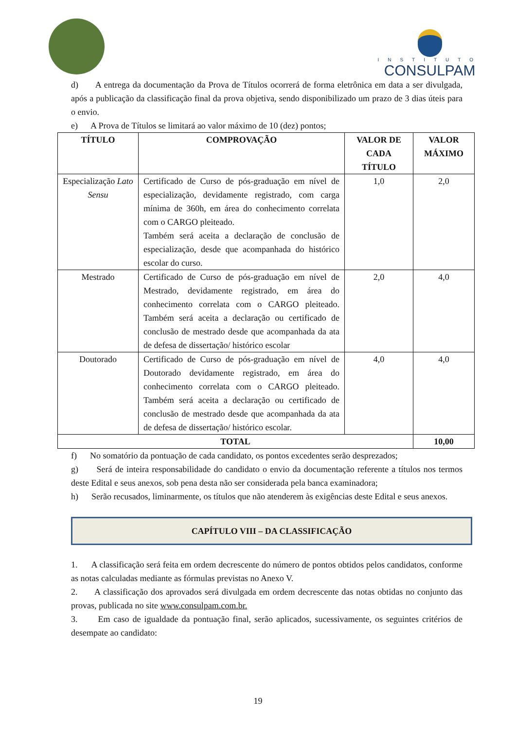INSTITUTO
CONSULPAM
d) A entrega da documentação da Prova de Títulos ocorrerá de forma eletrônica em data a ser divulgada, após a publicação da classificação final da prova objetiva, sendo disponibilizado um prazo de 3 dias úteis para o envio.
e) A Prova de Títulos se limitará ao valor máximo de 10 (dez) pontos;
| TÍTULO | COMPROVAÇÃO | VALOR DE CADA TÍTULO | VALOR MÁXIMO |
| --- | --- | --- | --- |
| Especialização Lato Sensu | Certificado de Curso de pós-graduação em nível de especialização, devidamente registrado, com carga mínima de 360h, em área do conhecimento correlata com o CARGO pleiteado. Também será aceita a declaração de conclusão de especialização, desde que acompanhada do histórico escolar do curso. | 1,0 | 2,0 |
| Mestrado | Certificado de Curso de pós-graduação em nível de Mestrado, devidamente registrado, em área do conhecimento correlata com o CARGO pleiteado. Também será aceita a declaração ou certificado de conclusão de mestrado desde que acompanhada da ata de defesa de dissertação/ histórico escolar | 2,0 | 4,0 |
| Doutorado | Certificado de Curso de pós-graduação em nível de Doutorado devidamente registrado, em área do conhecimento correlata com o CARGO pleiteado. Também será aceita a declaração ou certificado de conclusão de mestrado desde que acompanhada da ata de defesa de dissertação/ histórico escolar. | 4,0 | 4,0 |
| TOTAL | | | 10,00 |
f) No somatório da pontuação de cada candidato, os pontos excedentes serão desprezados;
g) Será de inteira responsabilidade do candidato o envio da documentação referente a títulos nos termos deste Edital e seus anexos, sob pena desta não ser considerada pela banca examinadora;
h) Serão recusados, liminarmente, os títulos que não atenderem às exigências deste Edital e seus anexos.
CAPÍTULO VIII – DA CLASSIFICAÇÃO
1. A classificação será feita em ordem decrescente do número de pontos obtidos pelos candidatos, conforme as notas calculadas mediante as fórmulas previstas no Anexo V.
2. A classificação dos aprovados será divulgada em ordem decrescente das notas obtidas no conjunto das provas, publicada no site www.consulpam.com.br.
3. Em caso de igualdade da pontuação final, serão aplicados, sucessivamente, os seguintes critérios de desempate ao candidato:
19